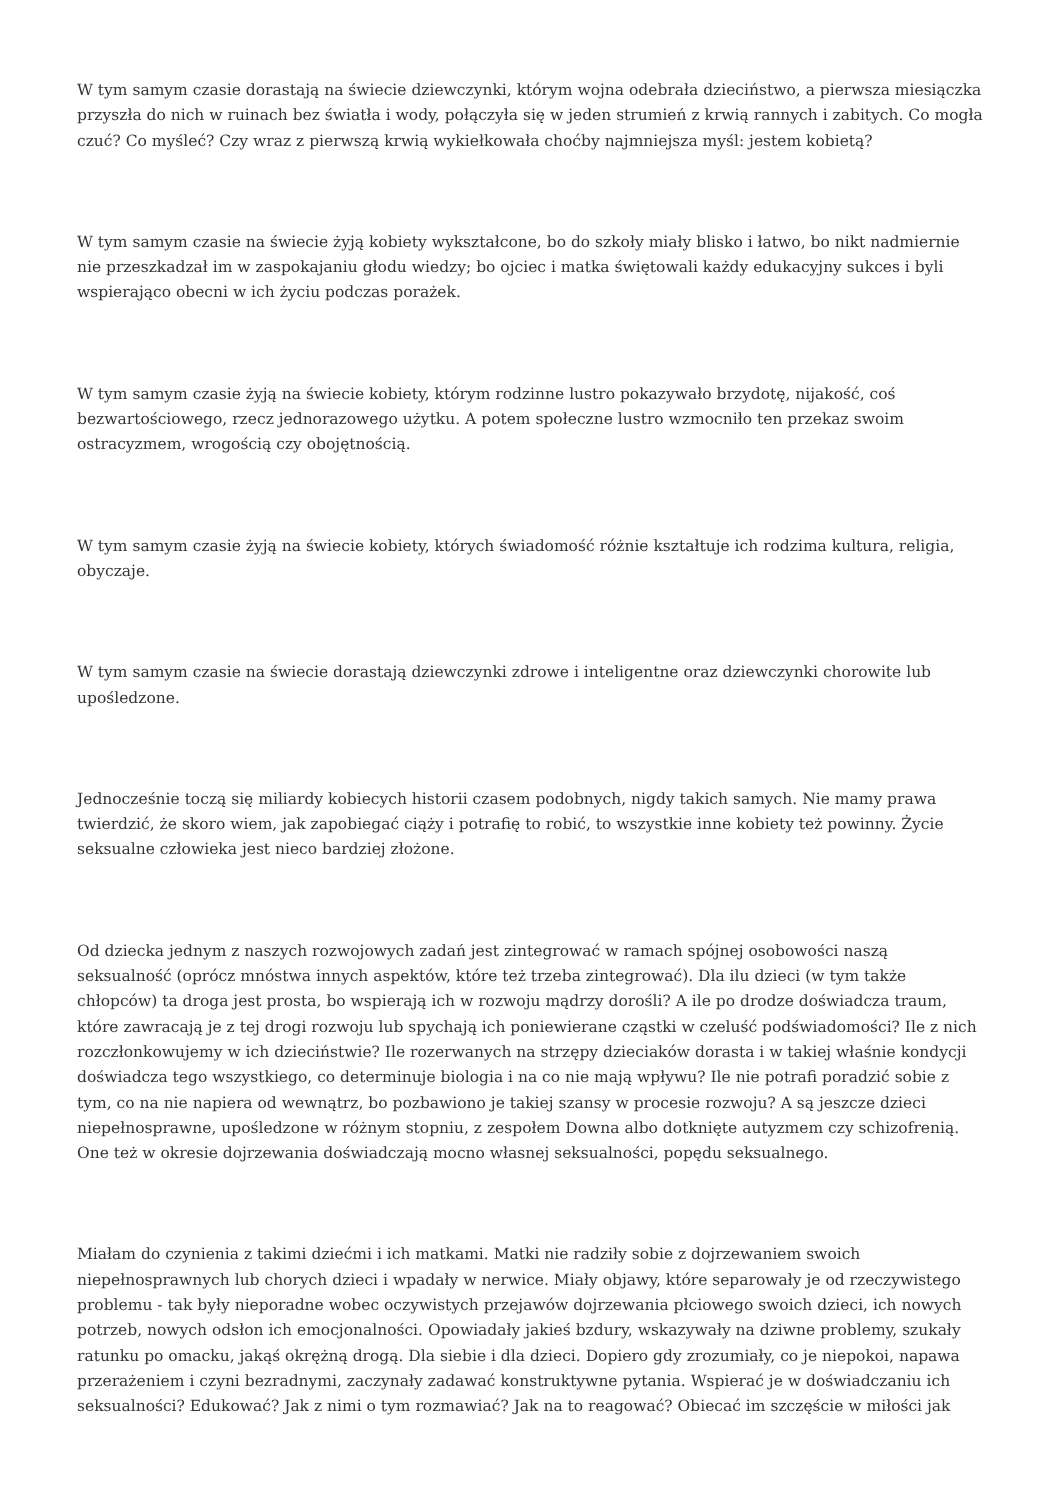W tym samym czasie dorastają na świecie dziewczynki, którym wojna odebrała dzieciństwo, a pierwsza miesiączka przyszła do nich w ruinach bez światła i wody, połączyła się w jeden strumień z krwią rannych i zabitych. Co mogła czuć? Co myśleć? Czy wraz z pierwszą krwią wykiełkowała choćby najmniejsza myśl: jestem kobietą?
W tym samym czasie na świecie żyją kobiety wykształcone, bo do szkoły miały blisko i łatwo, bo nikt nadmiernie nie przeszkadzał im w zaspokajaniu głodu wiedzy; bo ojciec i matka świętowali każdy edukacyjny sukces i byli wspierająco obecni w ich życiu podczas porażek.
W tym samym czasie żyją na świecie kobiety, którym rodzinne lustro pokazywało brzydotę, nijakość, coś bezwartościowego, rzecz jednorazowego użytku. A potem społeczne lustro wzmocniło ten przekaz swoim ostracyzmem, wrogością czy obojętnością.
W tym samym czasie żyją na świecie kobiety, których świadomość różnie kształtuje ich rodzima kultura, religia, obyczaje.
W tym samym czasie na świecie dorastają dziewczynki zdrowe i inteligentne oraz dziewczynki chorowite lub upośledzone.
Jednocześnie toczą się miliardy kobiecych historii czasem podobnych, nigdy takich samych. Nie mamy prawa twierdzić, że skoro wiem, jak zapobiegać ciąży i potrafię to robić, to wszystkie inne kobiety też powinny. Życie seksualne człowieka jest nieco bardziej złożone.
Od dziecka jednym z naszych rozwojowych zadań jest zintegrować w ramach spójnej osobowości naszą seksualność (oprócz mnóstwa innych aspektów, które też trzeba zintegrować). Dla ilu dzieci (w tym także chłopców) ta droga jest prosta, bo wspierają ich w rozwoju mądrzy dorośli? A ile po drodze doświadcza traum, które zawracają je z tej drogi rozwoju lub spychają ich poniewierane cząstki w czeluść podświadomości? Ile z nich rozczłonkowujemy w ich dzieciństwie? Ile rozerwanych na strzępy dzieciaków dorasta i w takiej właśnie kondycji doświadcza tego wszystkiego, co determinuje biologia i na co nie mają wpływu? Ile nie potrafi poradzić sobie z tym, co na nie napiera od wewnątrz, bo pozbawiono je takiej szansy w procesie rozwoju? A są jeszcze dzieci niepełnosprawne, upośledzone w różnym stopniu, z zespołem Downa albo dotknięte autyzmem czy schizofrenią. One też w okresie dojrzewania doświadczają mocno własnej seksualności, popędu seksualnego.
Miałam do czynienia z takimi dziećmi i ich matkami. Matki nie radziły sobie z dojrzewaniem swoich niepełnosprawnych lub chorych dzieci i wpadały w nerwice. Miały objawy, które separowały je od rzeczywistego problemu - tak były nieporadne wobec oczywistych przejawów dojrzewania płciowego swoich dzieci, ich nowych potrzeb, nowych odsłon ich emocjonalności. Opowiadały jakieś bzdury, wskazywały na dziwne problemy, szukały ratunku po omacku, jakąś okrężną drogą. Dla siebie i dla dzieci. Dopiero gdy zrozumiały, co je niepokoi, napawa przerażeniem i czyni bezradnymi, zaczynały zadawać konstruktywne pytania. Wspierać je w doświadczaniu ich seksualności? Edukować? Jak z nimi o tym rozmawiać? Jak na to reagować? Obiecać im szczęście w miłości jak